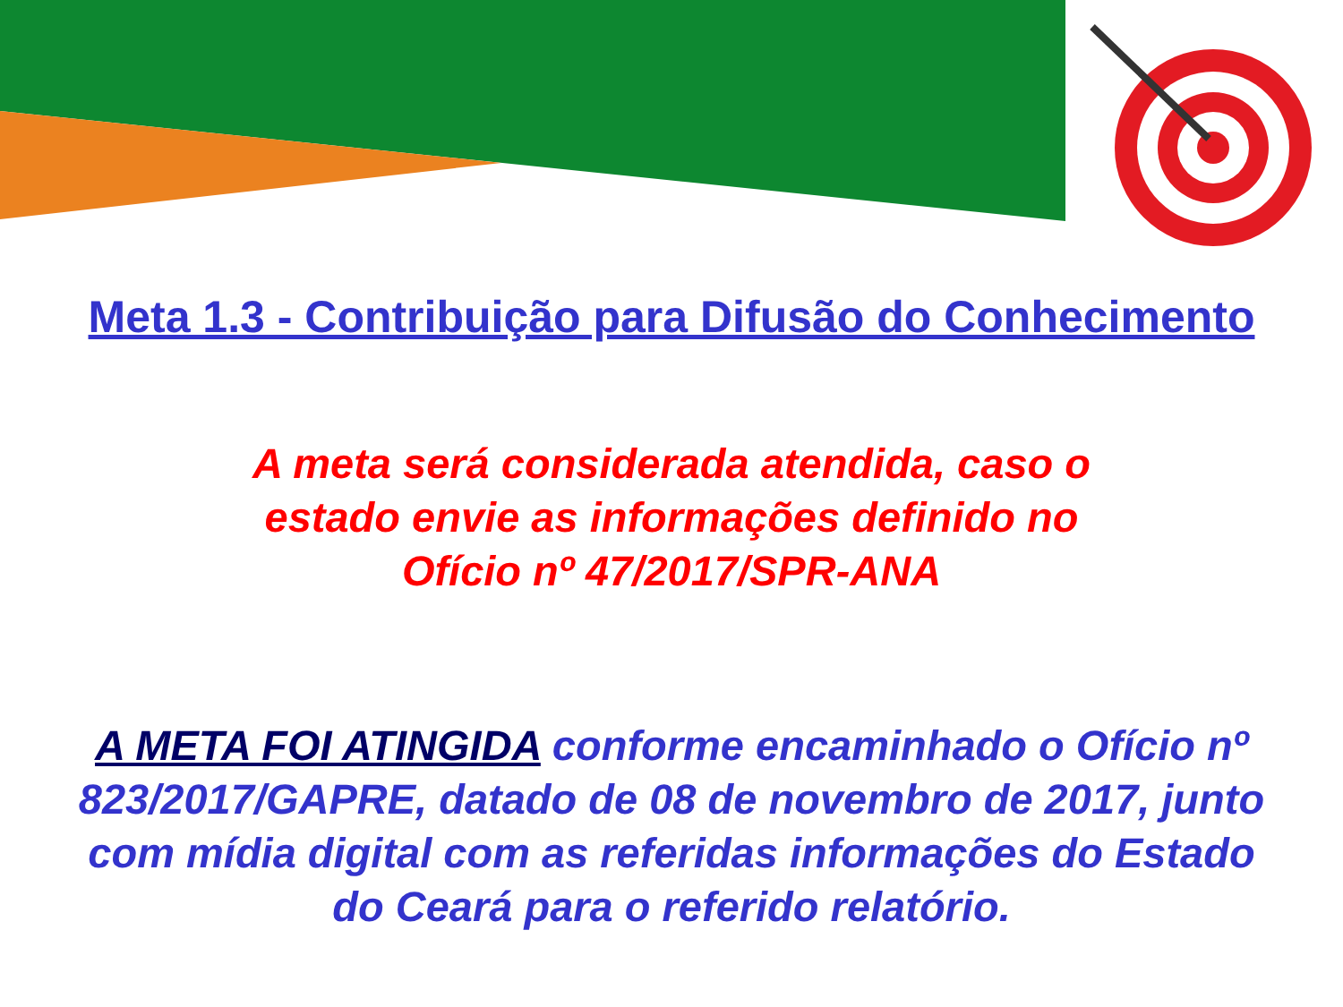Meta 1.3 - Contribuição para Difusão do Conhecimento
A meta será considerada atendida, caso o
estado envie as informações definido no
Ofício nº 47/2017/SPR-ANA
A META FOI ATINGIDA conforme encaminhado o Ofício nº 823/2017/GAPRE, datado de 08 de novembro de 2017, junto com mídia digital com as referidas informações do Estado do Ceará para o referido relatório.